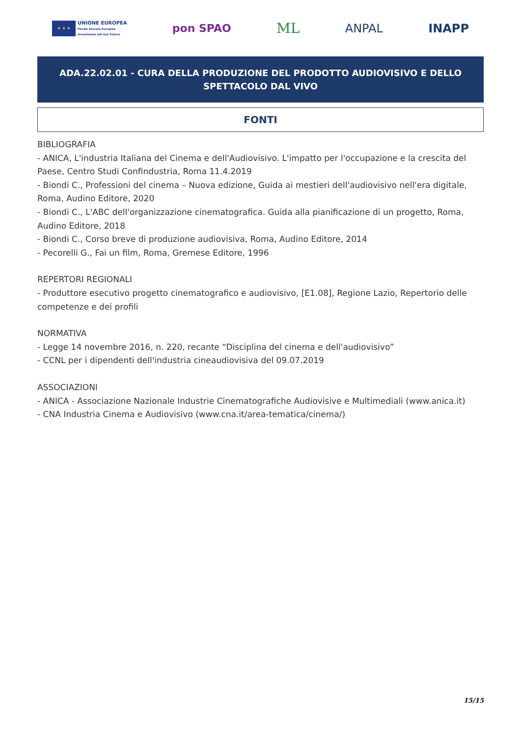★ ★ ★
UNIONE EUROPEA
Fondo Sociale Europeo
Investiamo nel tuo futuro
pon SPAO
ML
ANPAL INAPP
ADA.22.02.01 - CURA DELLA PRODUZIONE DEL PRODOTTO AUDIOVISIVO E DELLO SPETTACOLO DAL VIVO
FONTI
BIBLIOGRAFIA
- ANICA, L'industria Italiana del Cinema e dell'Audiovisivo. L'impatto per l'occupazione e la crescita del Paese, Centro Studi Confindustria, Roma 11.4.2019
- Biondi C., Professioni del cinema – Nuova edizione, Guida ai mestieri dell'audiovisivo nell'era digitale, Roma, Audino Editore, 2020
- Biondi C., L'ABC dell'organizzazione cinematografica. Guida alla pianificazione di un progetto, Roma, Audino Editore, 2018
- Biondi C., Corso breve di produzione audiovisiva, Roma, Audino Editore, 2014
- Pecorelli G., Fai un film, Roma, Gremese Editore, 1996
REPERTORI REGIONALI
- Produttore esecutivo progetto cinematografico e audiovisivo, [E1.08], Regione Lazio, Repertorio delle competenze e dei profili
NORMATIVA
- Legge 14 novembre 2016, n. 220, recante “Disciplina del cinema e dell'audiovisivo”
- CCNL per i dipendenti dell'industria cineaudiovisiva del 09.07.2019
ASSOCIAZIONI
- ANICA - Associazione Nazionale Industrie Cinematografiche Audiovisive e Multimediali (www.anica.it)
- CNA Industria Cinema e Audiovisivo (www.cna.it/area-tematica/cinema/)
15/15